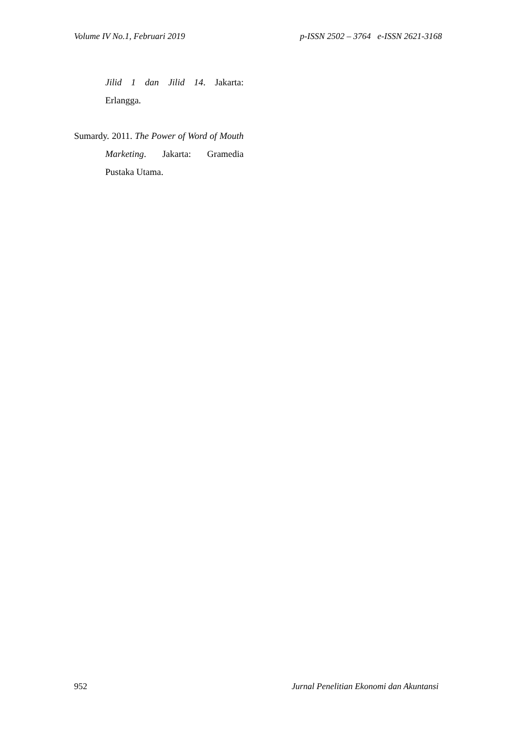Volume IV No.1, Februari 2019 p-ISSN 2502 – 3764 e-ISSN 2621-3168
Jilid 1 dan Jilid 14. Jakarta: Erlangga.
Sumardy. 2011. The Power of Word of Mouth Marketing. Jakarta: Gramedia Pustaka Utama.
952 Jurnal Penelitian Ekonomi dan Akuntansi